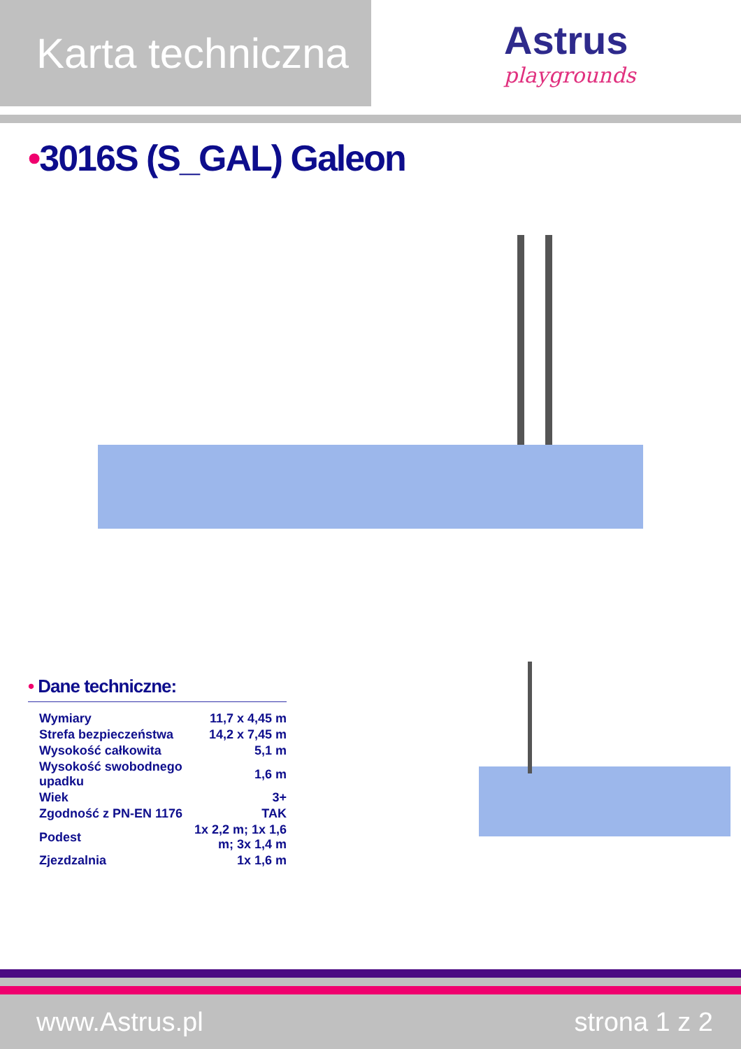Karta techniczna
Astrus
playgrounds
•3016S (S_GAL) Galeon
• Dane techniczne:
| Wymiary | 11,7 x 4,45 m |
| Strefa bezpieczeństwa | 14,2 x 7,45 m |
| Wysokość całkowita | 5,1 m |
| Wysokość swobodnego upadku | 1,6 m |
| Wiek | 3+ |
| Zgodność z PN-EN 1176 | TAK |
| Podest | 1x 2,2 m; 1x 1,6 m; 3x 1,4 m |
| Zjezdzalnia | 1x 1,6 m |
www.Astrus.pl strona 1 z 2